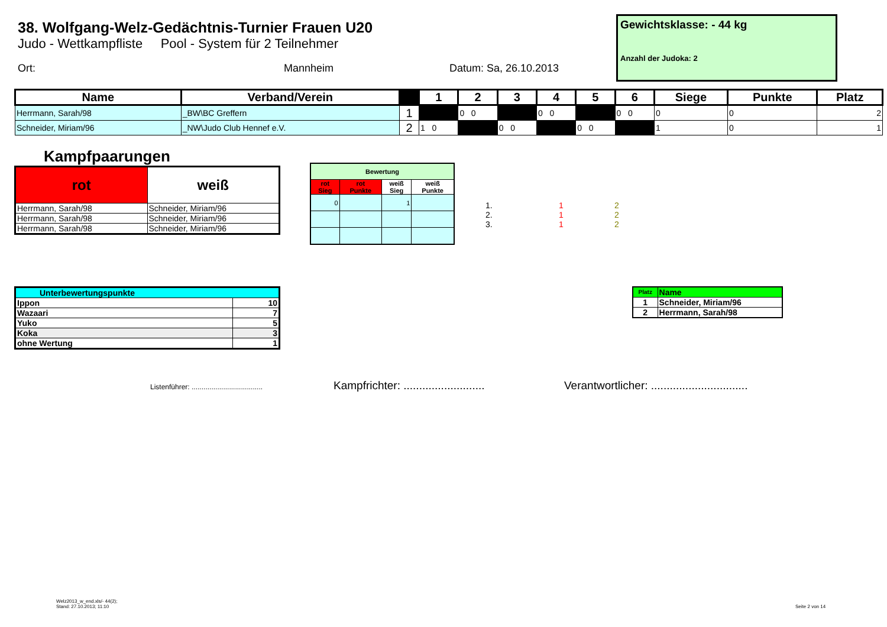38. Wolfgang-Welz-Gedächtnis-Turnier Frauen U20
Judo - Wettkampfliste Pool - System für 2 Teilnehmer
Ort: Mannheim Datum: Sa, 26.10.2013
Gewichtsklasse: - 44 kg
Anzahl der Judoka: 2
| Name | Verband/Verein | | 1 | 2 | 3 | 4 | 5 | 6 | Siege | Punkte | Platz |
| --- | --- | --- | --- | --- | --- | --- | --- | --- | --- | --- | --- |
| Herrmann, Sarah/98 | _BW\BC Greffern | 1 | | 0 0 | | 0 0 | | 0 0 | 0 | 0 | 2 |
| Schneider, Miriam/96 | _NW\Judo Club Hennef e.V. | 2 | 1 0 | | 0 0 | | 0 0 | | 1 | 0 | 1 |
Kampfpaarungen
| rot | weiß |
| --- | --- |
| Herrmann, Sarah/98 | Schneider, Miriam/96 |
| Herrmann, Sarah/98 | Schneider, Miriam/96 |
| Herrmann, Sarah/98 | Schneider, Miriam/96 |
| Bewertung | | | |
| --- | --- | --- | --- |
| rot Sieg | rot Punkte | weiß Sieg | weiß Punkte |
| 0 | | 1 | |
| 1. | 1 | 2 |
| 2. | 1 | 2 |
| 3. | 1 | 2 |
| Unterbewertungspunkte | |
| --- | --- |
| Ippon | 10 |
| Wazaari | 7 |
| Yuko | 5 |
| Koka | 3 |
| ohne Wertung | 1 |
| Platz | Name |
| --- | --- |
| 1 | Schneider, Miriam/96 |
| 2 | Herrmann, Sarah/98 |
Listenführer: .................................... Kampfrichter: .......................... Verantwortlicher: ...............................
Welz2013_w_end.xls/- 44(2);
Stand: 27.10.2013; 11:10
Seite 2 von 14